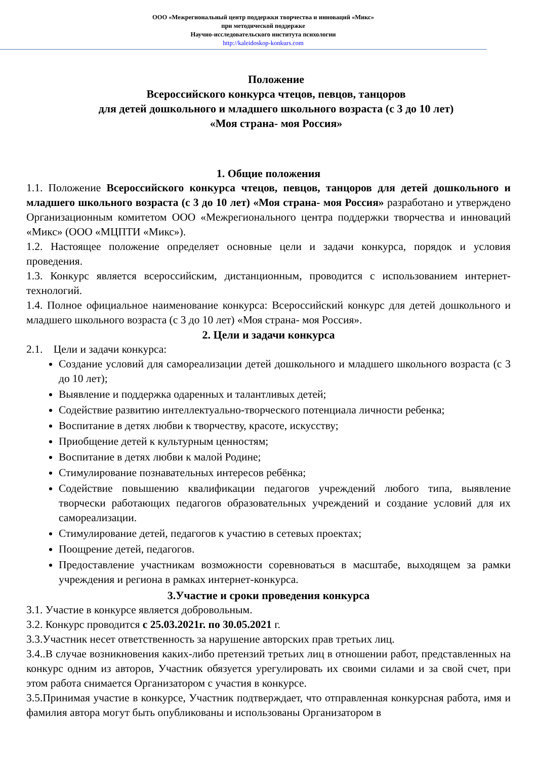ООО «Межрегиональный центр поддержки творчества и инноваций «Микс»
при методической поддержке
Научно-исследовательского института психологии
http://kaleidoskop-konkurs.com
Положение
Всероссийского конкурса чтецов, певцов, танцоров
для детей дошкольного и младшего школьного возраста (с 3 до 10 лет)
«Моя страна- моя Россия»
1. Общие положения
1.1. Положение Всероссийского конкурса чтецов, певцов, танцоров для детей дошкольного и младшего школьного возраста (с 3 до 10 лет) «Моя страна- моя Россия» разработано и утверждено Организационным комитетом ООО «Межрегионального центра поддержки творчества и инноваций «Микс» (ООО «МЦПТИ «Микс»).
1.2. Настоящее положение определяет основные цели и задачи конкурса, порядок и условия проведения.
1.3. Конкурс является всероссийским, дистанционным, проводится с использованием интернет-технологий.
1.4. Полное официальное наименование конкурса: Всероссийский конкурс для детей дошкольного и младшего школьного возраста (с 3 до 10 лет) «Моя страна- моя Россия».
2. Цели и задачи конкурса
2.1. Цели и задачи конкурса:
Создание условий для самореализации детей дошкольного и младшего школьного возраста (с 3 до 10 лет);
Выявление и поддержка одаренных и талантливых детей;
Содействие развитию интеллектуально-творческого потенциала личности ребенка;
Воспитание в детях любви к творчеству, красоте, искусству;
Приобщение детей к культурным ценностям;
Воспитание в детях любви к малой Родине;
Стимулирование познавательных интересов ребёнка;
Содействие повышению квалификации педагогов учреждений любого типа, выявление творчески работающих педагогов образовательных учреждений и создание условий для их самореализации.
Стимулирование детей, педагогов к участию в сетевых проектах;
Поощрение детей, педагогов.
Предоставление участникам возможности соревноваться в масштабе, выходящем за рамки учреждения и региона в рамках интернет-конкурса.
3.Участие и сроки проведения конкурса
3.1. Участие в конкурсе является добровольным.
3.2. Конкурс проводится с 25.03.2021г. по 30.05.2021 г.
3.3.Участник несет ответственность за нарушение авторских прав третьих лиц.
3.4..В случае возникновения каких-либо претензий третьих лиц в отношении работ, представленных на конкурс одним из авторов, Участник обязуется урегулировать их своими силами и за свой счет, при этом работа снимается Организатором с участия в конкурсе.
3.5.Принимая участие в конкурсе, Участник подтверждает, что отправленная конкурсная работа, имя и фамилия автора могут быть опубликованы и использованы Организатором в